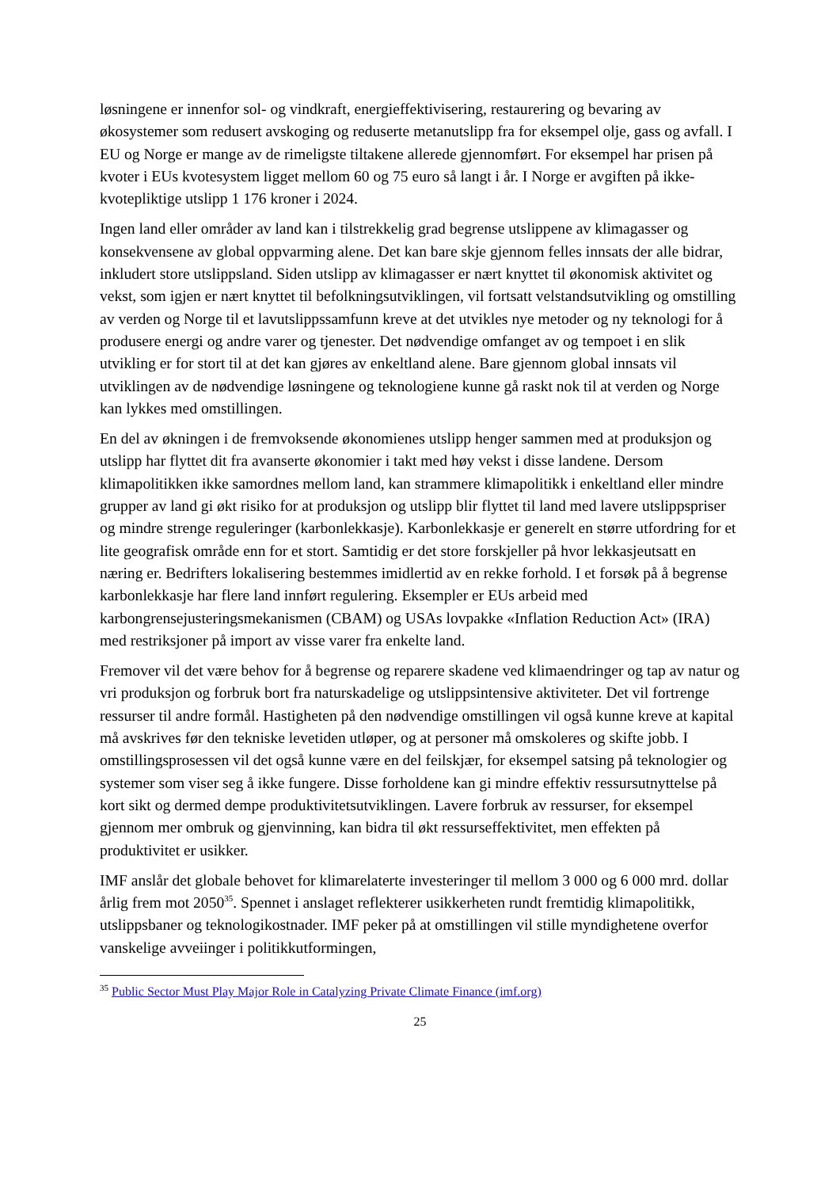løsningene er innenfor sol- og vindkraft, energieffektivisering, restaurering og bevaring av økosystemer som redusert avskoging og reduserte metanutslipp fra for eksempel olje, gass og avfall. I EU og Norge er mange av de rimeligste tiltakene allerede gjennomført. For eksempel har prisen på kvoter i EUs kvotesystem ligget mellom 60 og 75 euro så langt i år. I Norge er avgiften på ikke-kvotepliktige utslipp 1 176 kroner i 2024.
Ingen land eller områder av land kan i tilstrekkelig grad begrense utslippene av klimagasser og konsekvensene av global oppvarming alene. Det kan bare skje gjennom felles innsats der alle bidrar, inkludert store utslippsland. Siden utslipp av klimagasser er nært knyttet til økonomisk aktivitet og vekst, som igjen er nært knyttet til befolkningsutviklingen, vil fortsatt velstandsutvikling og omstilling av verden og Norge til et lavutslippssamfunn kreve at det utvikles nye metoder og ny teknologi for å produsere energi og andre varer og tjenester. Det nødvendige omfanget av og tempoet i en slik utvikling er for stort til at det kan gjøres av enkeltland alene. Bare gjennom global innsats vil utviklingen av de nødvendige løsningene og teknologiene kunne gå raskt nok til at verden og Norge kan lykkes med omstillingen.
En del av økningen i de fremvoksende økonomienes utslipp henger sammen med at produksjon og utslipp har flyttet dit fra avanserte økonomier i takt med høy vekst i disse landene. Dersom klimapolitikken ikke samordnes mellom land, kan strammere klimapolitikk i enkeltland eller mindre grupper av land gi økt risiko for at produksjon og utslipp blir flyttet til land med lavere utslippspriser og mindre strenge reguleringer (karbonlekkasje). Karbonlekkasje er generelt en større utfordring for et lite geografisk område enn for et stort. Samtidig er det store forskjeller på hvor lekkasjeutsatt en næring er. Bedrifters lokalisering bestemmes imidlertid av en rekke forhold. I et forsøk på å begrense karbonlekkasje har flere land innført regulering. Eksempler er EUs arbeid med karbongrensejusteringsmekanismen (CBAM) og USAs lovpakke «Inflation Reduction Act» (IRA) med restriksjoner på import av visse varer fra enkelte land.
Fremover vil det være behov for å begrense og reparere skadene ved klimaendringer og tap av natur og vri produksjon og forbruk bort fra naturskadelige og utslippsintensive aktiviteter. Det vil fortrenge ressurser til andre formål. Hastigheten på den nødvendige omstillingen vil også kunne kreve at kapital må avskrives før den tekniske levetiden utløper, og at personer må omskoleres og skifte jobb. I omstillingsprosessen vil det også kunne være en del feilskjær, for eksempel satsing på teknologier og systemer som viser seg å ikke fungere. Disse forholdene kan gi mindre effektiv ressursutnyttelse på kort sikt og dermed dempe produktivitetsutviklingen. Lavere forbruk av ressurser, for eksempel gjennom mer ombruk og gjenvinning, kan bidra til økt ressurseffektivitet, men effekten på produktivitet er usikker.
IMF anslår det globale behovet for klimarelaterte investeringer til mellom 3 000 og 6 000 mrd. dollar årlig frem mot 2050<sup>35</sup>. Spennet i anslaget reflekterer usikkerheten rundt fremtidig klimapolitikk, utslippsbaner og teknologikostnader. IMF peker på at omstillingen vil stille myndighetene overfor vanskelige avveiinger i politikkutformingen,
<sup>35</sup> Public Sector Must Play Major Role in Catalyzing Private Climate Finance (imf.org)
25